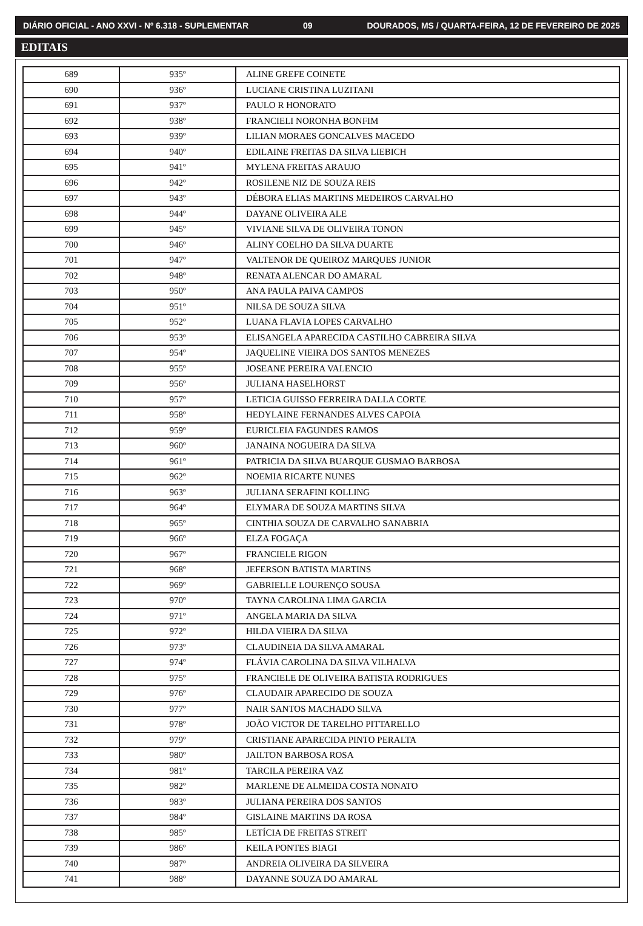DIÁRIO OFICIAL - ANO XXVI - Nº 6.318 - SUPLEMENTAR 09 DOURADOS, MS / QUARTA-FEIRA, 12 DE FEVEREIRO DE 2025
EDITAIS
| 689 | 935º | ALINE GREFE COINETE |
| 690 | 936º | LUCIANE CRISTINA LUZITANI |
| 691 | 937º | PAULO R HONORATO |
| 692 | 938º | FRANCIELI NORONHA BONFIM |
| 693 | 939º | LILIAN MORAES GONCALVES MACEDO |
| 694 | 940º | EDILAINE FREITAS DA SILVA LIEBICH |
| 695 | 941º | MYLENA FREITAS ARAUJO |
| 696 | 942º | ROSILENE NIZ DE SOUZA REIS |
| 697 | 943º | DÉBORA ELIAS MARTINS MEDEIROS CARVALHO |
| 698 | 944º | DAYANE OLIVEIRA ALE |
| 699 | 945º | VIVIANE SILVA DE OLIVEIRA TONON |
| 700 | 946º | ALINY COELHO DA SILVA DUARTE |
| 701 | 947º | VALTENOR DE QUEIROZ MARQUES JUNIOR |
| 702 | 948º | RENATA ALENCAR DO AMARAL |
| 703 | 950º | ANA PAULA PAIVA CAMPOS |
| 704 | 951º | NILSA DE SOUZA SILVA |
| 705 | 952º | LUANA FLAVIA LOPES CARVALHO |
| 706 | 953º | ELISANGELA APARECIDA CASTILHO CABREIRA SILVA |
| 707 | 954º | JAQUELINE VIEIRA DOS SANTOS MENEZES |
| 708 | 955º | JOSEANE PEREIRA VALENCIO |
| 709 | 956º | JULIANA HASELHORST |
| 710 | 957º | LETICIA GUISSO FERREIRA DALLA CORTE |
| 711 | 958º | HEDYLAINE FERNANDES ALVES CAPOIA |
| 712 | 959º | EURICLEIA FAGUNDES RAMOS |
| 713 | 960º | JANAINA NOGUEIRA DA SILVA |
| 714 | 961º | PATRICIA DA SILVA BUARQUE GUSMAO BARBOSA |
| 715 | 962º | NOEMIA RICARTE NUNES |
| 716 | 963º | JULIANA SERAFINI KOLLING |
| 717 | 964º | ELYMARA DE SOUZA MARTINS SILVA |
| 718 | 965º | CINTHIA SOUZA DE CARVALHO SANABRIA |
| 719 | 966º | ELZA FOGAÇA |
| 720 | 967º | FRANCIELE RIGON |
| 721 | 968º | JEFERSON BATISTA MARTINS |
| 722 | 969º | GABRIELLE LOURENÇO SOUSA |
| 723 | 970º | TAYNA CAROLINA LIMA GARCIA |
| 724 | 971º | ANGELA MARIA DA SILVA |
| 725 | 972º | HILDA VIEIRA DA SILVA |
| 726 | 973º | CLAUDINEIA DA SILVA AMARAL |
| 727 | 974º | FLÁVIA CAROLINA DA SILVA VILHALVA |
| 728 | 975º | FRANCIELE DE OLIVEIRA BATISTA RODRIGUES |
| 729 | 976º | CLAUDAIR APARECIDO DE SOUZA |
| 730 | 977º | NAIR SANTOS MACHADO SILVA |
| 731 | 978º | JOÃO VICTOR DE TARELHO PITTARELLO |
| 732 | 979º | CRISTIANE APARECIDA PINTO PERALTA |
| 733 | 980º | JAILTON BARBOSA ROSA |
| 734 | 981º | TARCILA PEREIRA VAZ |
| 735 | 982º | MARLENE DE ALMEIDA COSTA NONATO |
| 736 | 983º | JULIANA PEREIRA DOS SANTOS |
| 737 | 984º | GISLAINE MARTINS DA ROSA |
| 738 | 985º | LETÍCIA DE FREITAS STREIT |
| 739 | 986º | KEILA PONTES BIAGI |
| 740 | 987º | ANDREIA OLIVEIRA DA SILVEIRA |
| 741 | 988º | DAYANNE SOUZA DO AMARAL |